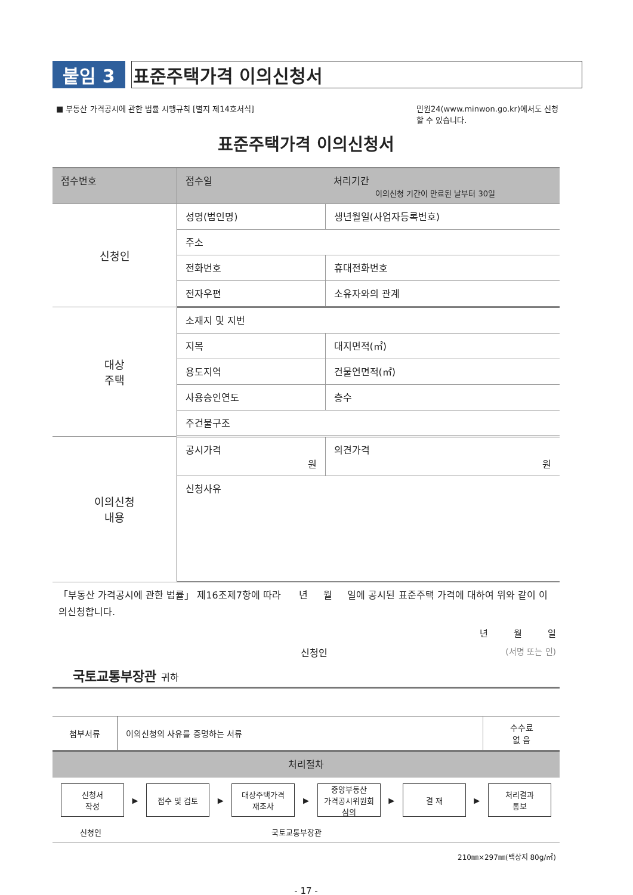붙임 3 표준주택가격 이의신청서
■ 부동산 가격공시에 관한 법률 시행규칙 [별지 제14호서식] 민원24(www.minwon.go.kr)에서도 신청 할 수 있습니다.
표준주택가격 이의신청서
| 접수번호 | 접수일 | 처리기간 이의신청 기간이 만료된 날부터 30일 |
| 신청인 | 성명(법인명) | 생년월일(사업자등록번호) |
| | 주소 | |
| | 전화번호 | 휴대전화번호 |
| | 전자우편 | 소유자와의 관계 |
| 대상 주택 | 소재지 및 지번 | |
| | 지목 | 대지면적(㎡) |
| | 용도지역 | 건물연면적(㎡) |
| | 사용승인연도 | 층수 |
| | 주건물구조 | |
| 이의신청 내용 | 공시가격 원 | 의견가격 원 |
| | 신청사유 | |
「부동산 가격공시에 관한 법률」 제16조제7항에 따라 년 월 일에 공시된 표준주택 가격에 대하여 위와 같이 이의신청합니다.
년 월 일
신청인 (서명 또는 인)
국토교통부장관 귀하
| 첨부서류 | 이의신청의 사유를 증명하는 서류 | 수수료 없 음 |
| 처리절차 | | |
신청서
작성
▶
접수 및 검토
▶
대상주택가격
재조사
▶
중앙부동산
가격공시위원회
심의
▶
결 재
▶
처리결과
통보
신청인 국토교통부장관
210㎜×297㎜(백상지 80g/㎡)
- 17 -